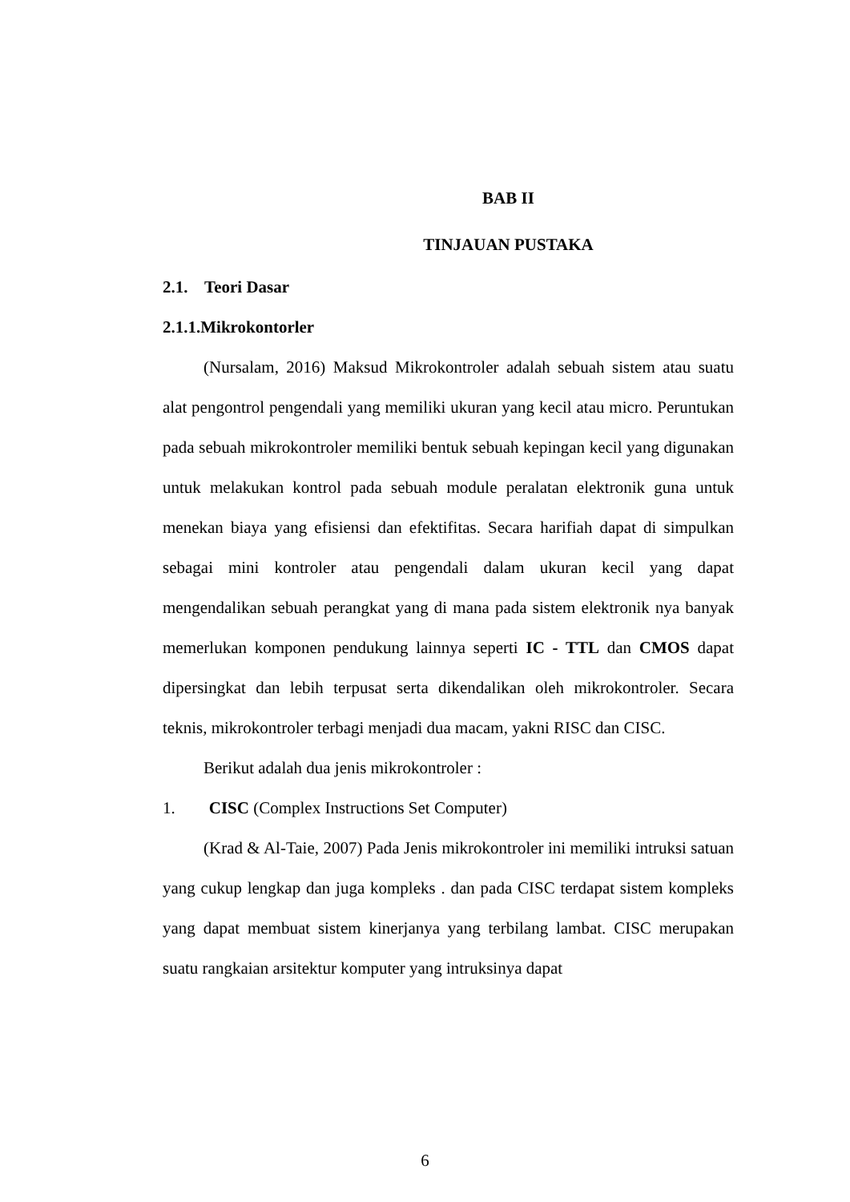BAB II
TINJAUAN PUSTAKA
2.1. Teori Dasar
2.1.1.Mikrokontorler
(Nursalam, 2016) Maksud Mikrokontroler adalah sebuah sistem atau suatu alat pengontrol pengendali yang memiliki ukuran yang kecil atau micro. Peruntukan pada sebuah mikrokontroler memiliki bentuk sebuah kepingan kecil yang digunakan untuk melakukan kontrol pada sebuah module peralatan elektronik guna untuk menekan biaya yang efisiensi dan efektifitas. Secara harifiah dapat di simpulkan sebagai mini kontroler atau pengendali dalam ukuran kecil yang dapat mengendalikan sebuah perangkat yang di mana pada sistem elektronik nya banyak memerlukan komponen pendukung lainnya seperti IC - TTL dan CMOS dapat dipersingkat dan lebih terpusat serta dikendalikan oleh mikrokontroler. Secara teknis, mikrokontroler terbagi menjadi dua macam, yakni RISC dan CISC.
Berikut adalah dua jenis mikrokontroler :
1. CISC (Complex Instructions Set Computer)
(Krad & Al-Taie, 2007) Pada Jenis mikrokontroler ini memiliki intruksi satuan yang cukup lengkap dan juga kompleks . dan pada CISC terdapat sistem kompleks yang dapat membuat sistem kinerjanya yang terbilang lambat. CISC merupakan suatu rangkaian arsitektur komputer yang intruksinya dapat
6